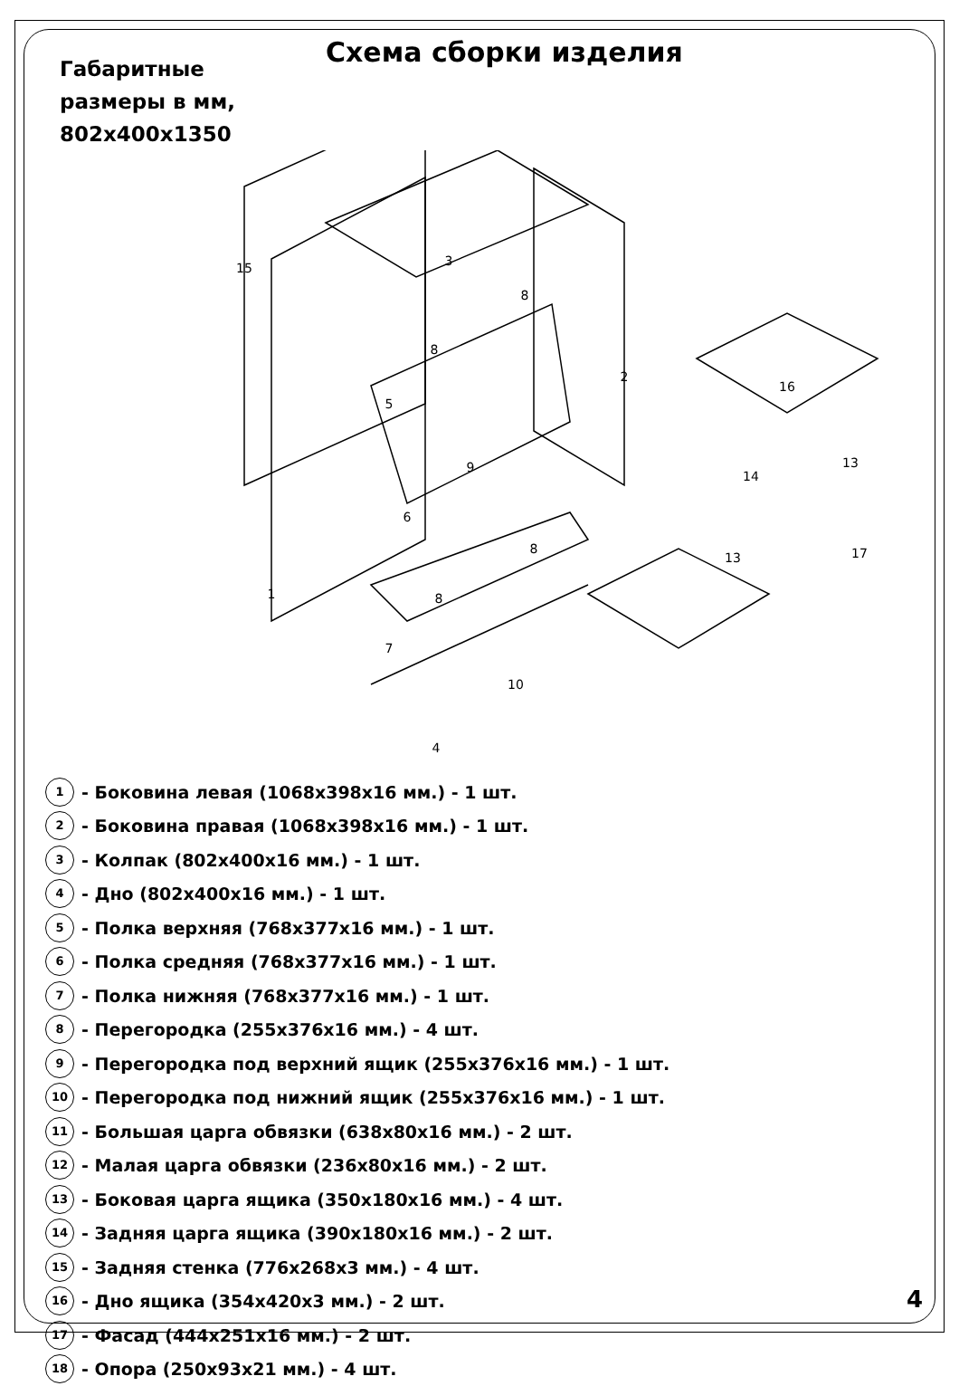Схема сборки изделия
Габаритные
размеры в мм,
802x400x1350
3
15
8
8
2
5
9
6
8
1
8
7
10
4
16
14
13
13
17
1 - Боковина левая (1068x398x16 мм.) - 1 шт.
2 - Боковина правая (1068x398x16 мм.) - 1 шт.
3 - Колпак (802x400x16 мм.) - 1 шт.
4 - Дно (802x400x16 мм.) - 1 шт.
5 - Полка верхняя (768x377x16 мм.) - 1 шт.
6 - Полка средняя (768x377x16 мм.) - 1 шт.
7 - Полка нижняя (768x377x16 мм.) - 1 шт.
8 - Перегородка (255x376x16 мм.) - 4 шт.
9 - Перегородка под верхний ящик (255x376x16 мм.) - 1 шт.
10 - Перегородка под нижний ящик (255x376x16 мм.) - 1 шт.
11 - Большая царга обвязки (638x80x16 мм.) - 2 шт.
12 - Малая царга обвязки (236x80x16 мм.) - 2 шт.
13 - Боковая царга ящика (350x180x16 мм.) - 4 шт.
14 - Задняя царга ящика (390x180x16 мм.) - 2 шт.
15 - Задняя стенка (776x268x3 мм.) - 4 шт.
16 - Дно ящика (354x420x3 мм.) - 2 шт.
17 - Фасад (444x251x16 мм.) - 2 шт.
18 - Опора (250x93x21 мм.) - 4 шт.
4